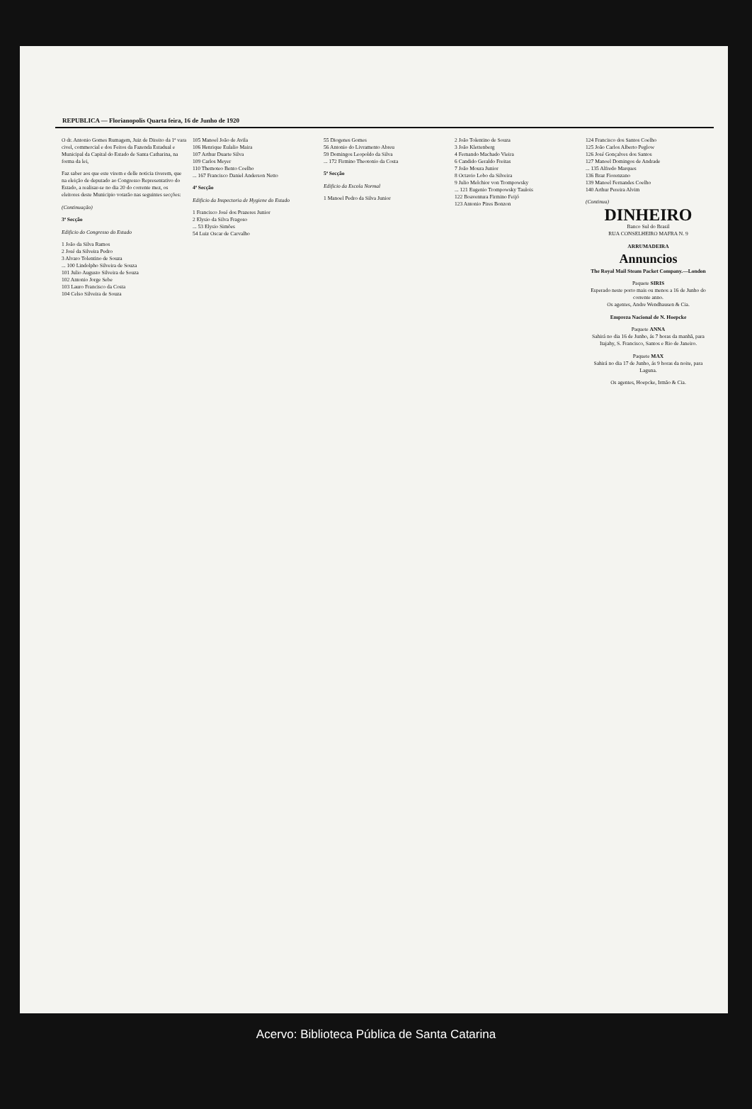REPUBLICA — Florianopolis Quarta feira, 16 de Junho de 1920
O dr. Antonio Gomes Rumagem, Juiz de Direito da 1ª vara civel, commercial e dos Feitos da Fazenda Estadual e Municipal da Capital do Estado de Santa Catharina, na forma da lei,
Faz saber aos que este virem e delle noticia tiverem, que na eleição de deputado ao Congresso Representativo do Estado, a realisar-se no dia 20 do corrente mez, os eleitores deste Municipio votarão nas seguintes secções:
(Continuação)
3ª Secção
Edificio do Congresso do Estado
1 João da Silva Ramos
2 José da Silveira Pedro
3 Alvaro Tolentino de Souza
... 100 Lindolpho Silveira de Souza
101 Julio Augusto Silveira de Souza
102 Antonio Jorge Sebe
103 Lauro Francisco da Costa
104 Celso Silveira de Souza
105 Manoel João de Avila
106 Henrique Eulalio Maira
107 Arthur Duarte Silva
109 Carlos Meyer
110 Themoteo Bento Coelho
... 167 Francisco Daniel Anderson Netto
4ª Secção
Edificio da Inspectoria de Hygiene do Estado
1 Francisco José dos Prazeres Junior
2 Elysio da Silva Fragoso
... 53 Elysio Simões
54 Luiz Oscar de Carvalho
55 Diogenes Gomes
56 Antonio do Livramento Abreu
59 Domingos Leopoldo da Silva
... 172 Firmino Theotonio da Costa
5ª Secção
Edificio da Escola Normal
1 Manoel Pedro da Silva Junior
2 João Tolentino de Souza
3 João Klettenberg
4 Fernando Machado Vieira
6 Candido Geraldo Freitas
7 João Moura Junior
8 Octavio Lobo da Silveira
9 Julio Melchior von Trompowsky
... 121 Eugenio Trompowsky Taulois
122 Boaventura Firmino Feijó
123 Antonio Pires Bonzon
124 Francisco dos Santos Coelho
125 João Carlos Alberto Peglow
126 José Gonçalves dos Santos
127 Manoel Domingos de Andrade
... 135 Alfredo Marques
136 Braz Fiorenzano
139 Manoel Fernandes Coelho
140 Arthur Pereira Alvim
(Continua)
DINHEIRO
Banco Sul do Brasil
RUA CONSELHEIRO MAFRA N. 9
ARRUMADEIRA
Annuncios
The Royal Mail Steam Packet Company.—London
Paquete SIRIS
Esperado neste porto mais ou menos a 16 de Junho do corrente anno.
Os agentes, Andre Wendhausen & Cia.
Empreza Nacional de N. Hoepcke
Paquete ANNA
Sahirá no dia 16 de Junho, ás 7 horas da manhã, para Itajahy, S. Francisco, Santos e Rio de Janeiro.
Paquete MAX
Sahirá no dia 17 de Junho, ás 9 horas da noite, para Laguna.
Os agentes, Hoepcke, Irmão & Cia.
Acervo: Biblioteca Pública de Santa Catarina